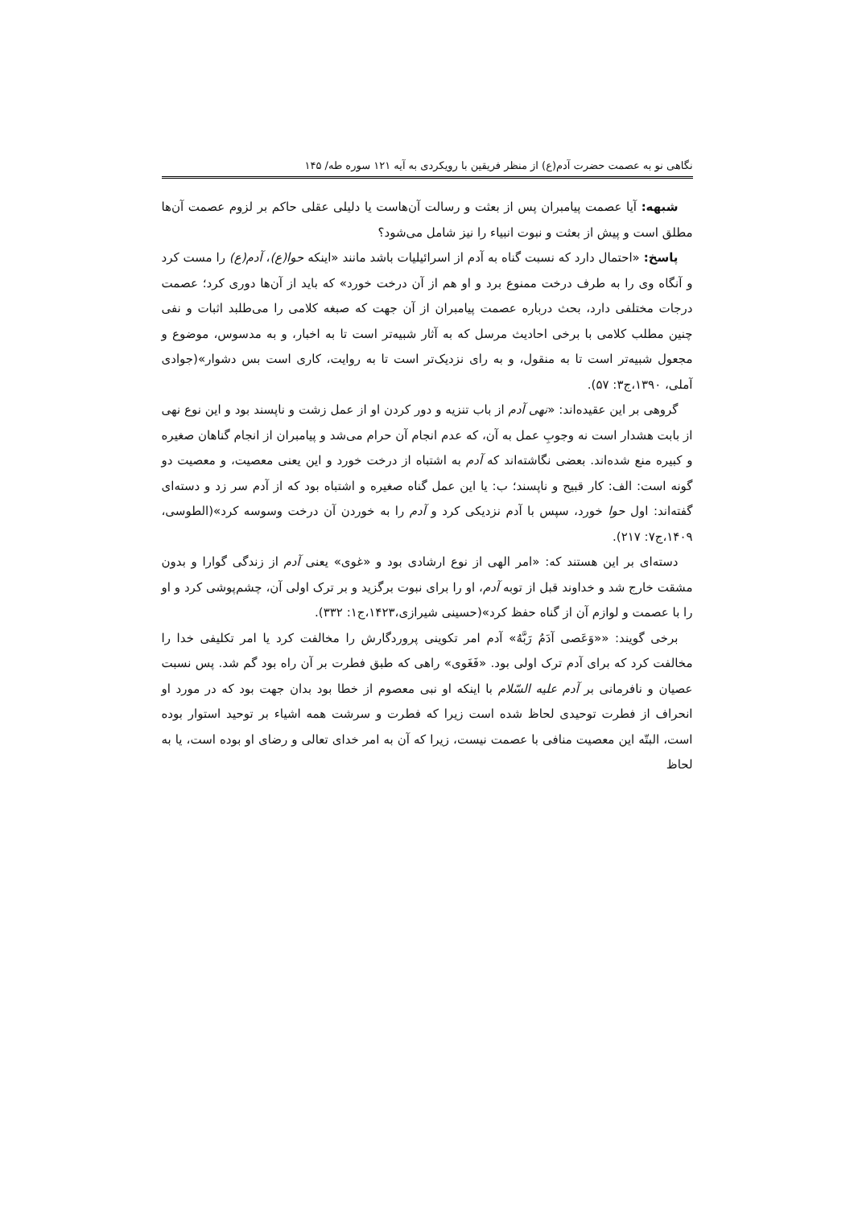نگاهی نو به عصمت حضرت آدم(ع) از منظر فریقین با رویکردی به آیه ۱۲۱ سوره طه/ ۱۴۵
شبهه: آیا عصمت پیامبران پس از بعثت و رسالت آن‌هاست یا دلیلی عقلی حاکم بر لزوم عصمت آن‌ها مطلق است و پیش از بعثت و نبوت انبیاء را نیز شامل می‌شود؟
پاسخ: «احتمال دارد که نسبت گناه به آدم از اسرائیلیات باشد مانند «اینکه حوا(ع)، آدم(ع) را مست کرد و آنگاه وی را به طرف درخت ممنوع برد و او هم از آن درخت خورد» که باید از آن‌ها دوری کرد؛ عصمت درجات مختلفی دارد، بحث درباره عصمت پیامبران از آن جهت که صبغه کلامی را می‌طلبد اثبات و نفی چنین مطلب کلامی با برخی احادیث مرسل که به آثار شبیه‌تر است تا به اخبار، و به مدسوس، موضوع و مجعول شبیه‌تر است تا به منقول، و به رای نزدیک‌تر است تا به روایت، کاری است بس دشوار»(جوادی آملی، ۱۳۹۰،ج۳: ۵۷).
گروهی بر این عقیده‌اند: «نهی آدم از باب تنزیه و دور کردن او از عمل زشت و ناپسند بود و این نوع نهی از بابت هشدار است نه وجوبِ عمل به آن، که عدم انجام آن حرام می‌شد و پیامبران از انجام گناهان صغیره و کبیره منع شده‌اند. بعضی نگاشته‌اند که آدم به اشتباه از درخت خورد و این یعنی معصیت، و معصیت دو گونه است: الف: کار قبیح و ناپسند؛ ب: یا این عمل گناه صغیره و اشتباه بود که از آدم سر زد و دسته‌ای گفته‌اند: اول حوا خورد، سپس با آدم نزدیکی کرد و آدم را به خوردن آن درخت وسوسه کرد»(الطوسی، ۱۴۰۹،ج۷: ۲۱۷).
دسته‌ای بر این هستند که: «امر الهی از نوع ارشادی بود و «غوی» یعنی آدم از زندگی گوارا و بدون مشقت خارج شد و خداوند قبل از توبه آدم، او را برای نبوت برگزید و بر ترک اولی آن، چشم‌پوشی کرد و او را با عصمت و لوازم آن از گناه حفظ کرد»(حسینی شیرازی،۱۴۲۳،ج۱: ۳۳۲).
برخی گویند: ««وَعَصی آدَمُ رَبَّهُ» آدم امر تکوینی پروردگارش را مخالفت کرد یا امر تکلیفی خدا را مخالفت کرد که برای آدم ترک اولی بود. «فَغَوی» راهی که طبق فطرت بر آن راه بود گم شد. پس نسبت عصیان و نافرمانی بر آدم علیه السّلام با اینکه او نبی معصوم از خطا بود بدان جهت بود که در مورد او انحراف از فطرت توحیدی لحاظ شده است زیرا که فطرت و سرشت همه اشیاء بر توحید استوار بوده است، البتّه این معصیت منافی با عصمت نیست، زیرا که آن به امر خدای تعالی و رضای او بوده است، یا به لحاظ